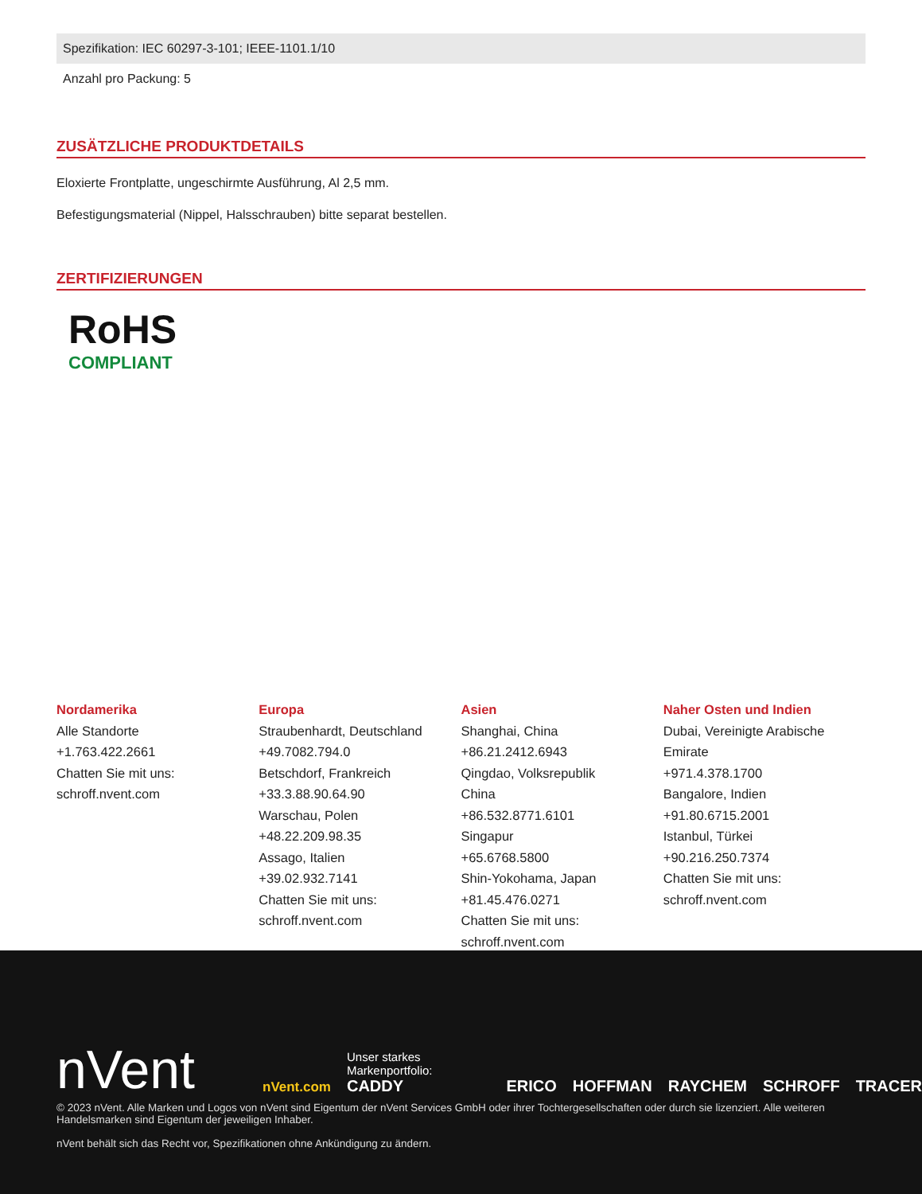Spezifikation: IEC 60297-3-101; IEEE-1101.1/10
Anzahl pro Packung: 5
ZUSÄTZLICHE PRODUKTDETAILS
Eloxierte Frontplatte, ungeschirmte Ausführung, Al 2,5 mm.
Befestigungsmaterial (Nippel, Halsschrauben) bitte separat bestellen.
ZERTIFIZIERUNGEN
RoHS
COMPLIANT
Nordamerika
Alle Standorte
+1.763.422.2661
Chatten Sie mit uns:
schroff.nvent.com
Europa
Straubenhardt, Deutschland
+49.7082.794.0
Betschdorf, Frankreich
+33.3.88.90.64.90
Warschau, Polen
+48.22.209.98.35
Assago, Italien
+39.02.932.7141
Chatten Sie mit uns:
schroff.nvent.com
Asien
Shanghai, China
+86.21.2412.6943
Qingdao, Volksrepublik
China
+86.532.8771.6101
Singapur
+65.6768.5800
Shin-Yokohama, Japan
+81.45.476.0271
Chatten Sie mit uns:
schroff.nvent.com
Naher Osten und Indien
Dubai, Vereinigte Arabische
Emirate
+971.4.378.1700
Bangalore, Indien
+91.80.6715.2001
Istanbul, Türkei
+90.216.250.7374
Chatten Sie mit uns:
schroff.nvent.com
nVent
nVent.com Unser starkes Markenportfolio:
CADDY ERICO HOFFMAN RAYCHEM SCHROFF TRACER
© 2023 nVent. Alle Marken und Logos von nVent sind Eigentum der nVent Services GmbH oder ihrer Tochtergesellschaften oder durch sie lizenziert. Alle weiteren Handelsmarken sind Eigentum der jeweiligen Inhaber.
nVent behält sich das Recht vor, Spezifikationen ohne Ankündigung zu ändern.